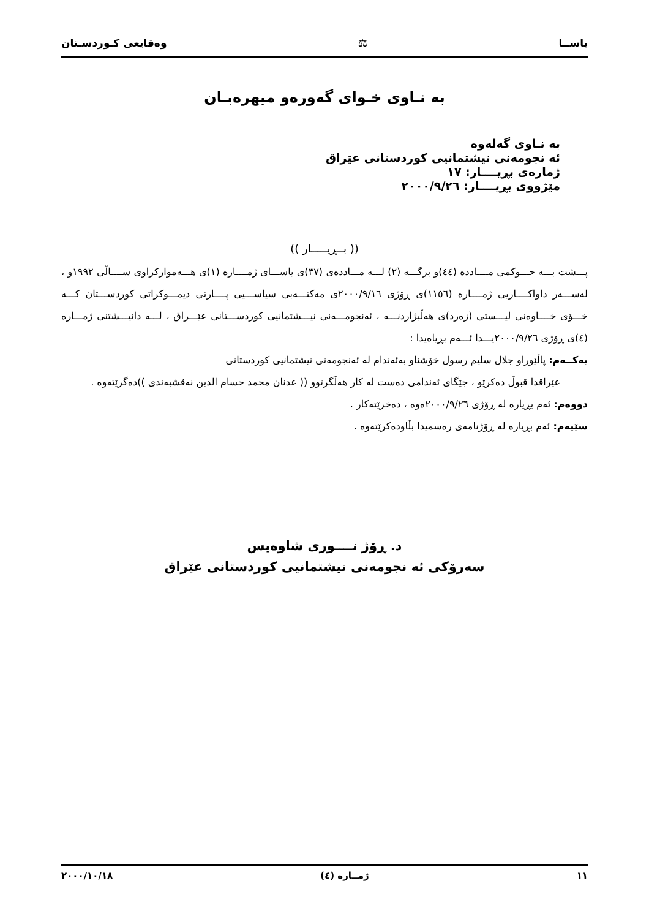یاســا ⚖ وەقایعی کـوردسـتان
بە نـاوی خـوای گەورەو میهرەبـان
بە نـاوی گەلەوە
ئە نجومەنی نیشتمانیی کوردستانی عێراق
ژمارەی بڕیــــار: ١٧
مێژووی بڕیــــار: ٢٠٠٠/٩/٢٦
(( بــڕیـــــار ))
پـــشت بـــە حـــوكمی مــــاددە (٤٤)و برگـــە (٢) لـــە مـــاددەی (٣٧)ی یاســـای ژمــــارە (١)ی هـــەموارکراوی ســــاڵی ١٩٩٢و ، لەســـەر داواکــــاریی ژمــــارە (١١٥٦)ی ڕۆژی ٢٠٠٠/٩/١٦ی مەکتـــەبی سیاســـیی پــــارتی دیمـــوکراتی کوردســـتان کـــە خـــۆی خــــاوەنی لیـــستی (زەرد)ی هەڵبژاردنـــە ، ئەنجومـــەنی نیـــشتمانیی کوردســـتانی عێـــراق ، لـــە دانیـــشتنی ژمـــارە (٤)ی ڕۆژی ٢٠٠٠/٩/٢٦یـــدا ئـــەم بڕیاەیدا :
یەکــەم: پاڵێوراو جلال سلیم رسول خۆشناو بەئەندام لە ئەنجومەنی نیشتمانیی کوردستانی
عێراقدا قبوڵ دەکرێو ، جێگای ئەندامی دەست لە کار هەڵگرتوو (( عدنان محمد حسام الدين نەقشبەندی ))دەگرێتەوە .
دووەم: ئەم بڕیارە لە ڕۆژی ٢٠٠٠/٩/٢٦ەوە ، دەخرێتەکار .
سێیەم: ئەم بڕیارە لە ڕۆژنامەی رەسمیدا بڵاودەکرێتەوە .
د. ڕۆژ نــــوری شاوەیس
سەرۆکی ئە نجومەنی نیشتمانیی کوردستانی عێراق
١١ ژمــارە (٤) ٢٠٠٠/١٠/١٨